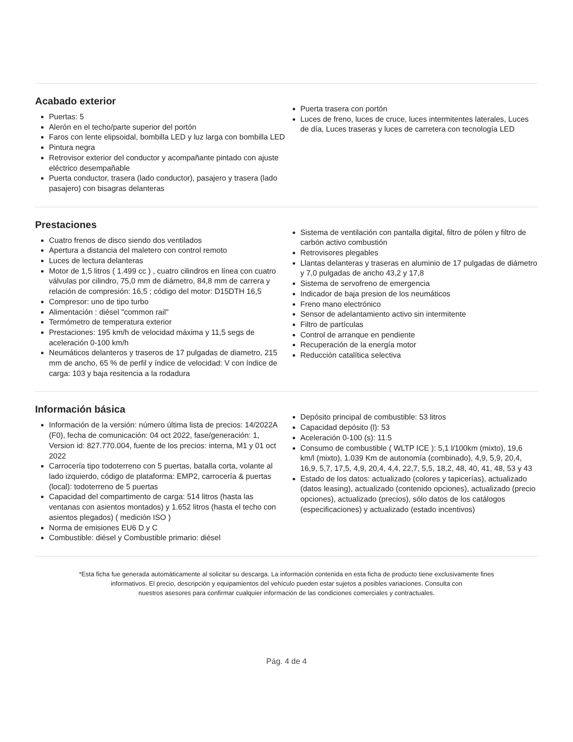Acabado exterior
Puertas: 5
Alerón en el techo/parte superior del portón
Faros con lente elipsoidal, bombilla LED y luz larga con bombilla LED
Pintura negra
Retrovisor exterior del conductor y acompañante pintado con ajuste eléctrico desempañable
Puerta conductor, trasera (lado conductor), pasajero y trasera (lado pasajero) con bisagras delanteras
Puerta trasera con portón
Luces de freno, luces de cruce, luces intermitentes laterales, Luces de día, Luces traseras y luces de carretera con tecnología LED
Prestaciones
Cuatro frenos de disco siendo dos ventilados
Apertura a distancia del maletero con control remoto
Luces de lectura delanteras
Motor de 1,5 litros ( 1.499 cc ) , cuatro cilindros en línea con cuatro válvulas por cilindro, 75,0 mm de diámetro, 84,8 mm de carrera y relación de compresión: 16,5 ; código del motor: D15DTH 16,5
Compresor: uno de tipo turbo
Alimentación : diésel "common rail"
Termómetro de temperatura exterior
Prestaciones: 195 km/h de velocidad máxima y 11,5 segs de aceleración 0-100 km/h
Neumáticos delanteros y traseros de 17 pulgadas de diametro, 215 mm de ancho, 65 % de perfil y índice de velocidad: V con índice de carga: 103 y baja resitencia a la rodadura
Sistema de ventilación con pantalla digital, filtro de pólen y filtro de carbón activo combustión
Retrovisores plegables
Llantas delanteras y traseras en aluminio de 17 pulgadas de diámetro y 7,0 pulgadas de ancho 43,2 y 17,8
Sistema de servofreno de emergencia
Indicador de baja presion de los neumáticos
Freno mano electrónico
Sensor de adelantamiento activo sin intermitente
Filtro de partículas
Control de arranque en pendiente
Recuperación de la energía motor
Reducción catalítica selectiva
Información básica
Información de la versión: número última lista de precios: 14/2022A (F0), fecha de comunicación: 04 oct 2022, fase/generación: 1, Version id: 827.770.004, fuente de los precios: interna, M1 y 01 oct 2022
Carrocería tipo todoterreno con 5 puertas, batalla corta, volante al lado izquierdo, código de plataforma: EMP2, carrocería & puertas (local): todoterreno de 5 puertas
Capacidad del compartimento de carga: 514 litros (hasta las ventanas con asientos montados) y 1.652 litros (hasta el techo con asientos plegados) ( medición ISO )
Norma de emisiones EU6 D y C
Combustible: diésel y Combustible primario: diésel
Depósito principal de combustible: 53 litros
Capacidad depósito (l): 53
Aceleración 0-100 (s): 11.5
Consumo de combustible ( WLTP ICE ): 5,1 l/100km (mixto), 19,6 km/l (mixto), 1.039 Km de autonomía (combinado), 4,9, 5,9, 20,4, 16,9, 5,7, 17,5, 4,9, 20,4, 4,4, 22,7, 5,5, 18,2, 48, 40, 41, 48, 53 y 43
Estado de los datos: actualizado (colores y tapicerías), actualizado (datos leasing), actualizado (contenido opciones), actualizado (precio opciones), actualizado (precios), sólo datos de los catálogos (especificaciones) y actualizado (estado incentivos)
*Esta ficha fue generada automáticamente al solicitar su descarga. La información contenida en esta ficha de producto tiene exclusivamente fines
informativos. El precio, descripción y equipamientos del vehículo pueden estar sujetos a posibles variaciones. Consulta con
nuestros asesores para confirmar cualquier información de las condiciones comerciales y contractuales.
Pág. 4 de 4